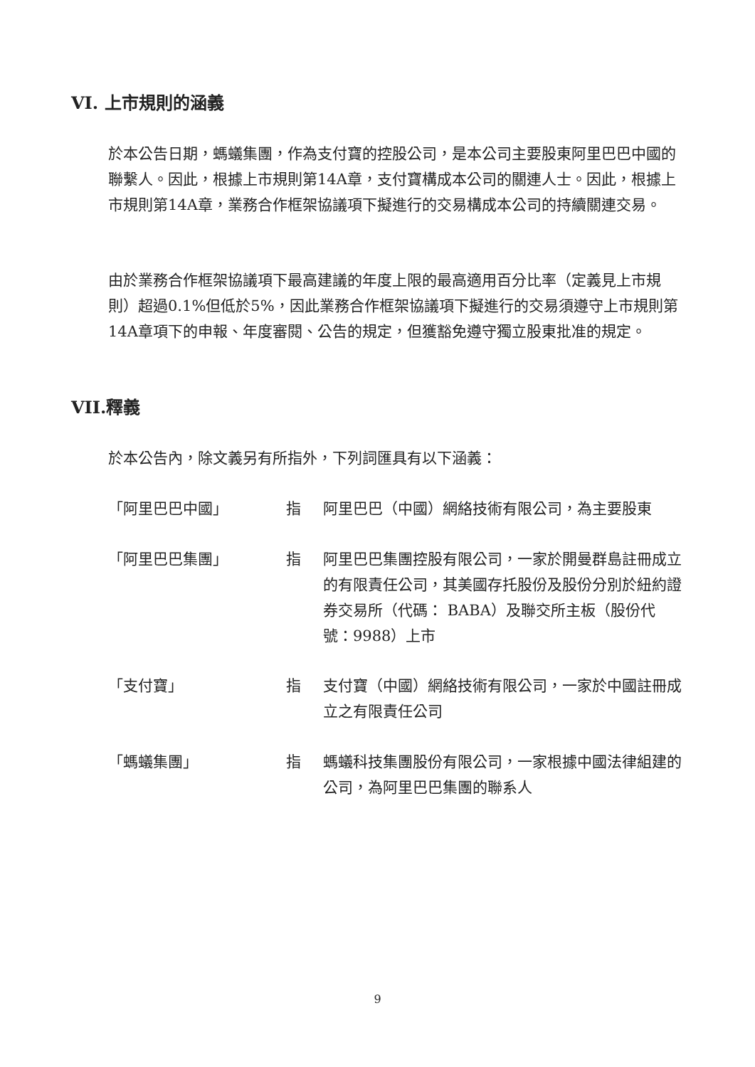VI. 上市規則的涵義
於本公告日期，螞蟻集團，作為支付寶的控股公司，是本公司主要股東阿里巴巴中國的聯繫人。因此，根據上市規則第14A章，支付寶構成本公司的關連人士。因此，根據上市規則第14A章，業務合作框架協議項下擬進行的交易構成本公司的持續關連交易。
由於業務合作框架協議項下最高建議的年度上限的最高適用百分比率（定義見上市規則）超過0.1%但低於5%，因此業務合作框架協議項下擬進行的交易須遵守上市規則第14A章項下的申報、年度審閱、公告的規定，但獲豁免遵守獨立股東批准的規定。
VII.釋義
於本公告內，除文義另有所指外，下列詞匯具有以下涵義：
「阿里巴巴中國」 指 阿里巴巴（中國）網絡技術有限公司，為主要股東
「阿里巴巴集團」 指 阿里巴巴集團控股有限公司，一家於開曼群島註冊成立的有限責任公司，其美國存托股份及股份分別於紐約證券交易所（代碼： BABA）及聯交所主板（股份代號：9988）上市
「支付寶」 指 支付寶（中國）網絡技術有限公司，一家於中國註冊成立之有限責任公司
「螞蟻集團」 指 螞蟻科技集團股份有限公司，一家根據中國法律組建的公司，為阿里巴巴集團的聯系人
9